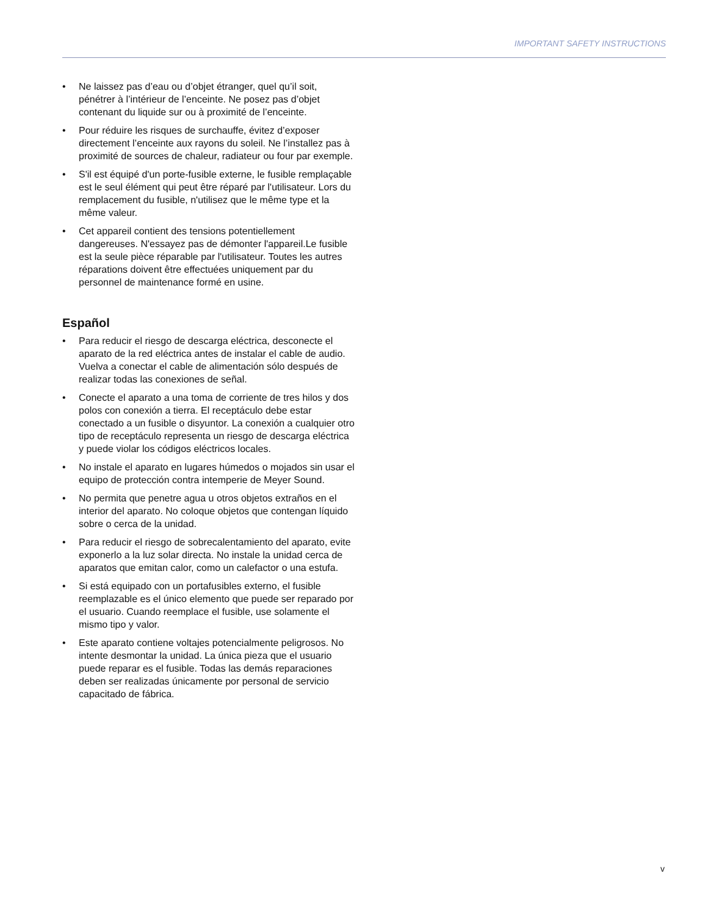IMPORTANT SAFETY INSTRUCTIONS
• Ne laissez pas d’eau ou d’objet étranger, quel qu’il soit, pénétrer à l’intérieur de l’enceinte. Ne posez pas d’objet contenant du liquide sur ou à proximité de l’enceinte.
• Pour réduire les risques de surchauffe, évitez d’exposer directement l’enceinte aux rayons du soleil. Ne l’installez pas à proximité de sources de chaleur, radiateur ou four par exemple.
• S'il est équipé d'un porte-fusible externe, le fusible remplaçable est le seul élément qui peut être réparé par l'utilisateur. Lors du remplacement du fusible, n'utilisez que le même type et la même valeur.
• Cet appareil contient des tensions potentiellement dangereuses. N'essayez pas de démonter l'appareil.Le fusible est la seule pièce réparable par l'utilisateur. Toutes les autres réparations doivent être effectuées uniquement par du personnel de maintenance formé en usine.
Español
• Para reducir el riesgo de descarga eléctrica, desconecte el aparato de la red eléctrica antes de instalar el cable de audio. Vuelva a conectar el cable de alimentación sólo después de realizar todas las conexiones de señal.
• Conecte el aparato a una toma de corriente de tres hilos y dos polos con conexión a tierra. El receptáculo debe estar conectado a un fusible o disyuntor. La conexión a cualquier otro tipo de receptáculo representa un riesgo de descarga eléctrica y puede violar los códigos eléctricos locales.
• No instale el aparato en lugares húmedos o mojados sin usar el equipo de protección contra intemperie de Meyer Sound.
• No permita que penetre agua u otros objetos extraños en el interior del aparato. No coloque objetos que contengan líquido sobre o cerca de la unidad.
• Para reducir el riesgo de sobrecalentamiento del aparato, evite exponerlo a la luz solar directa. No instale la unidad cerca de aparatos que emitan calor, como un calefactor o una estufa.
• Si está equipado con un portafusibles externo, el fusible reemplazable es el único elemento que puede ser reparado por el usuario. Cuando reemplace el fusible, use solamente el mismo tipo y valor.
• Este aparato contiene voltajes potencialmente peligrosos. No intente desmontar la unidad. La única pieza que el usuario puede reparar es el fusible. Todas las demás reparaciones deben ser realizadas únicamente por personal de servicio capacitado de fábrica.
v